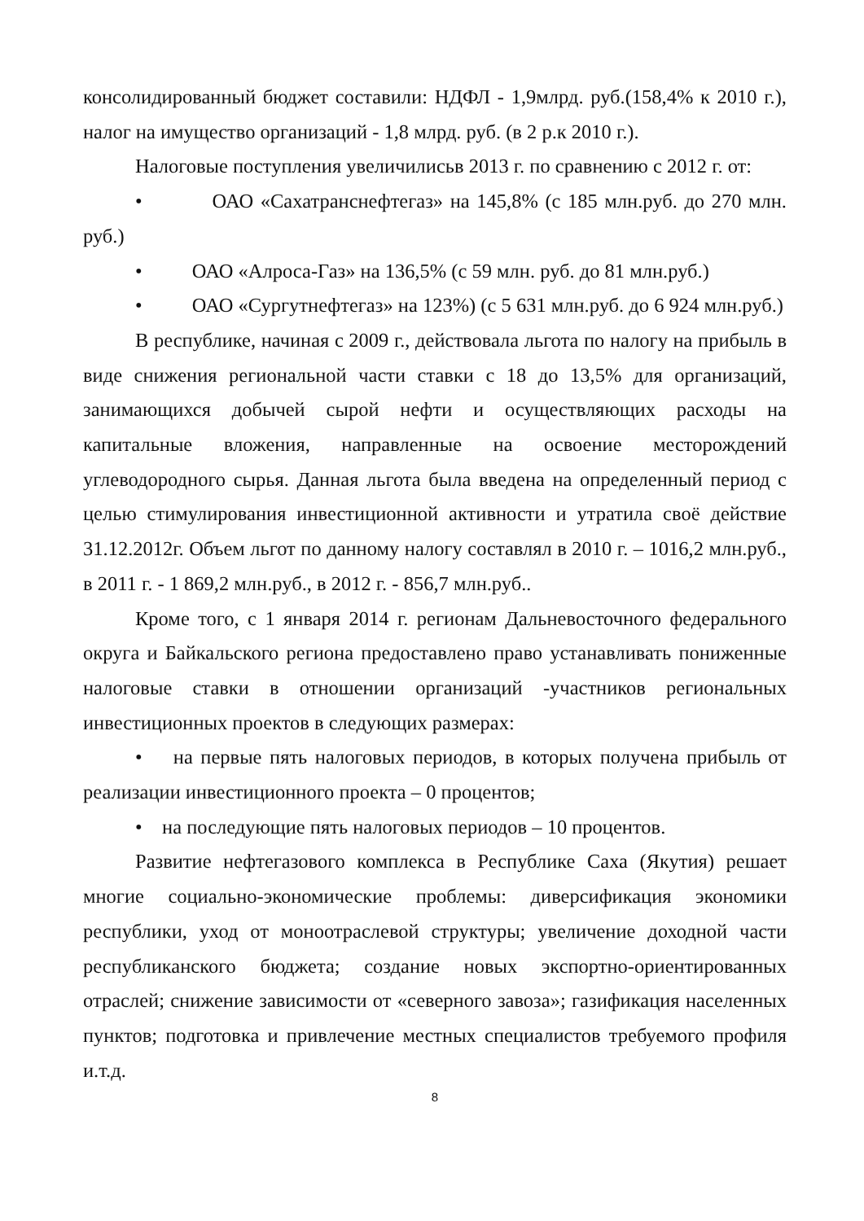консолидированный бюджет составили: НДФЛ - 1,9млрд. руб.(158,4% к 2010 г.), налог на имущество организаций - 1,8 млрд. руб. (в 2 р.к 2010 г.).
Налоговые поступления увеличилисьв 2013 г. по сравнению с 2012 г. от:
• ОАО «Сахатранснефтегаз» на 145,8% (с 185 млн.руб. до 270 млн. руб.)
• ОАО «Алроса-Газ» на 136,5% (с 59 млн. руб. до 81 млн.руб.)
• ОАО «Сургутнефтегаз» на 123%) (с 5 631 млн.руб. до 6 924 млн.руб.)
В республике, начиная с 2009 г., действовала льгота по налогу на прибыль в виде снижения региональной части ставки с 18 до 13,5% для организаций, занимающихся добычей сырой нефти и осуществляющих расходы на капитальные вложения, направленные на освоение месторождений углеводородного сырья. Данная льгота была введена на определенный период с целью стимулирования инвестиционной активности и утратила своё действие 31.12.2012г. Объем льгот по данному налогу составлял в 2010 г. – 1016,2 млн.руб., в 2011 г. - 1 869,2 млн.руб., в 2012 г. - 856,7 млн.руб..
Кроме того, с 1 января 2014 г. регионам Дальневосточного федерального округа и Байкальского региона предоставлено право устанавливать пониженные налоговые ставки в отношении организаций -участников региональных инвестиционных проектов в следующих размерах:
• на первые пять налоговых периодов, в которых получена прибыль от реализации инвестиционного проекта – 0 процентов;
• на последующие пять налоговых периодов – 10 процентов.
Развитие нефтегазового комплекса в Республике Саха (Якутия) решает многие социально-экономические проблемы: диверсификация экономики республики, уход от моноотраслевой структуры; увеличение доходной части республиканского бюджета; создание новых экспортно-ориентированных отраслей; снижение зависимости от «северного завоза»; газификация населенных пунктов; подготовка и привлечение местных специалистов требуемого профиля и.т.д.
8